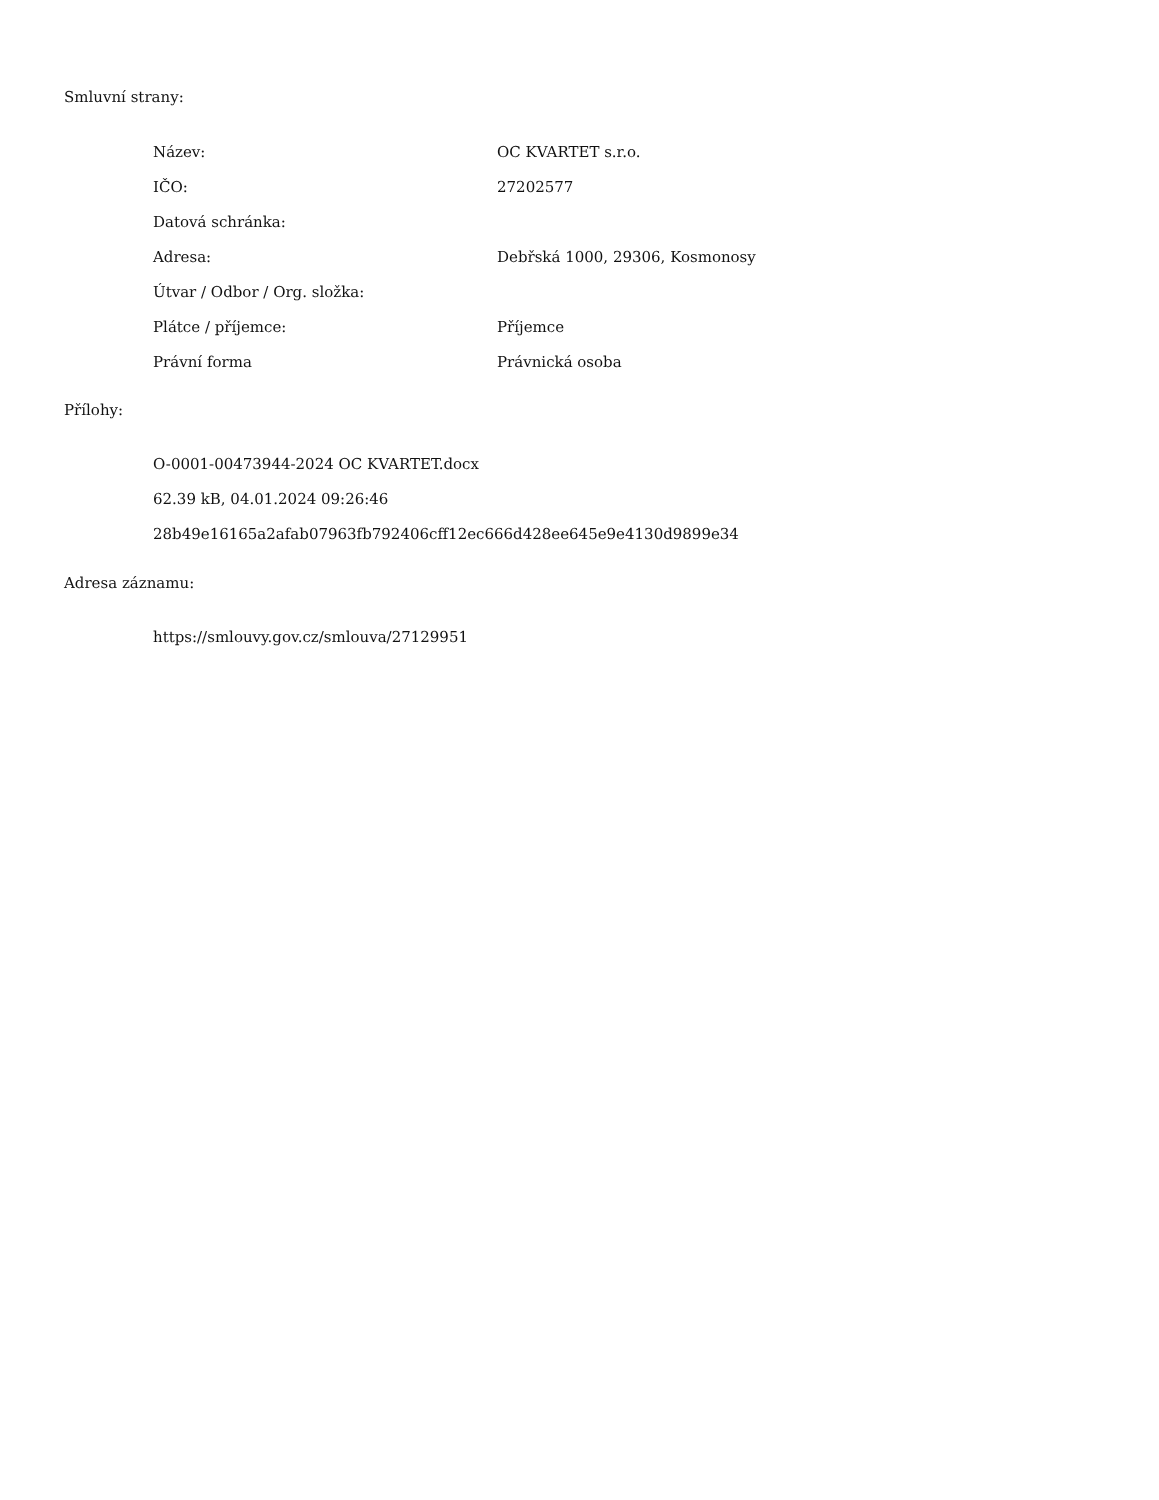Smluvní strany:
| Název: | OC KVARTET s.r.o. |
| IČO: | 27202577 |
| Datová schránka: | |
| Adresa: | Debřská 1000, 29306, Kosmonosy |
| Útvar / Odbor / Org. složka: | |
| Plátce / příjemce: | Příjemce |
| Právní forma | Právnická osoba |
Přílohy:
O-0001-00473944-2024 OC KVARTET.docx
62.39 kB, 04.01.2024 09:26:46
28b49e16165a2afab07963fb792406cff12ec666d428ee645e9e4130d9899e34
Adresa záznamu:
https://smlouvy.gov.cz/smlouva/27129951